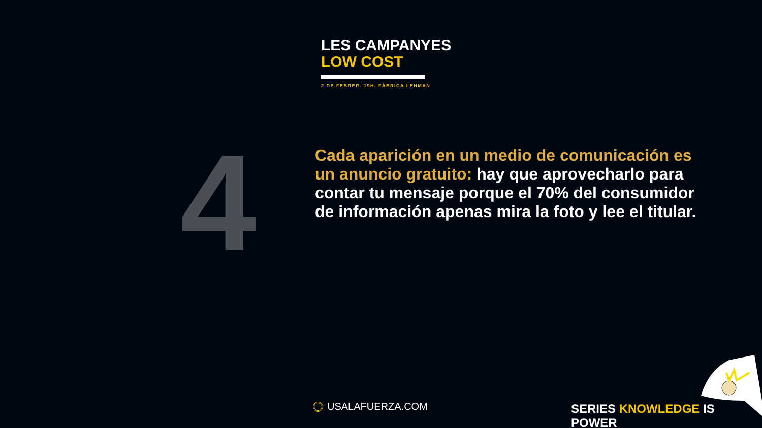LES CAMPANYES
LOW COST
2 DE FEBRER. 19H. FÀBRICA LEHMAN
4
Cada aparición en un medio de comunicación es un anuncio gratuito: hay que aprovecharlo para contar tu mensaje porque el 70% del consumidor de información apenas mira la foto y lee el titular.
USALAFUERZA.COM SERIES KNOWLEDGE IS POWER